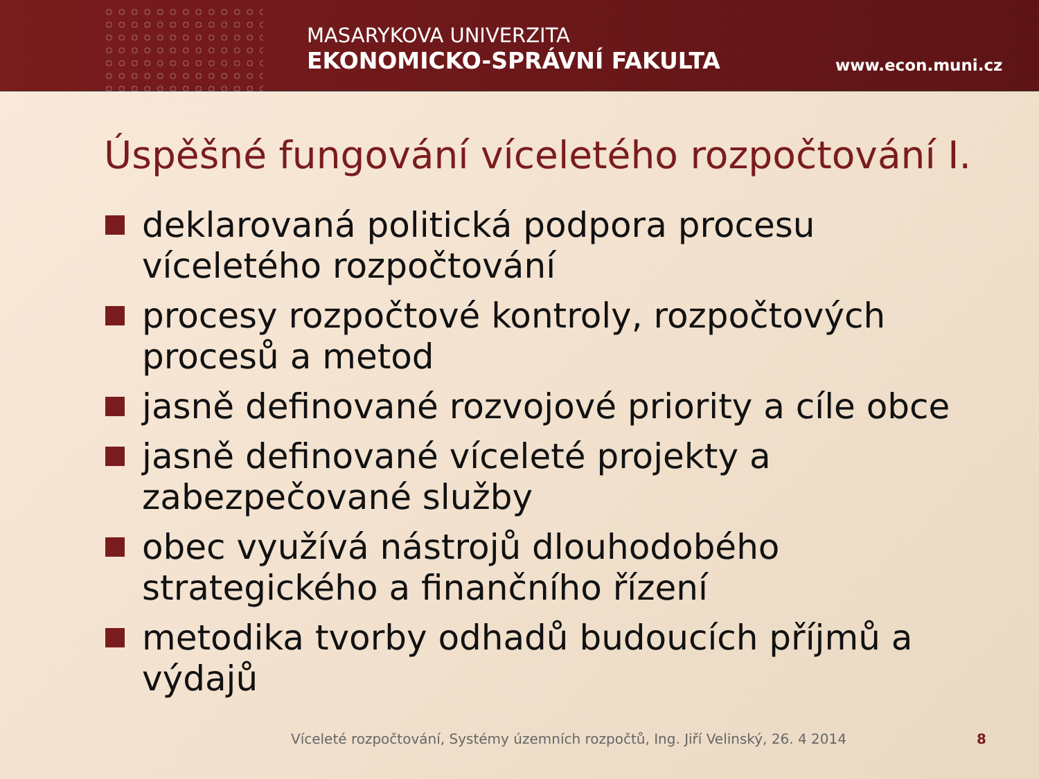MASARYKOVA UNIVERZITA
EKONOMICKO-SPRÁVNÍ FAKULTA
www.econ.muni.cz
Úspěšné fungování víceletého rozpočtování I.
deklarovaná politická podpora procesu víceletého rozpočtování
procesy rozpočtové kontroly, rozpočtových procesů a metod
jasně definované rozvojové priority a cíle obce
jasně definované víceleté projekty a zabezpečované služby
obec využívá nástrojů dlouhodobého strategického a finančního řízení
metodika tvorby odhadů budoucích příjmů a výdajů
Víceleté rozpočtování, Systémy územních rozpočtů, Ing. Jiří Velinský, 26. 4 2014
8